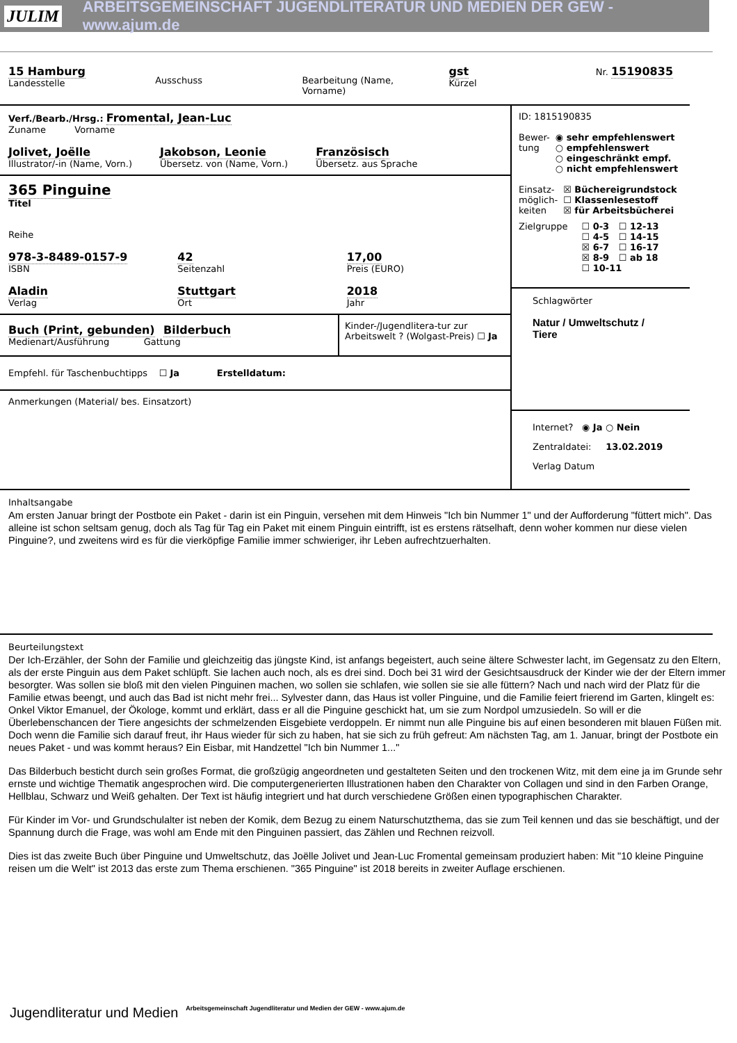JULIM ARBEITSGEMEINSCHAFT JUGENDLITERATUR UND MEDIEN DER GEW - www.ajum.de
15 Hamburg
Landesstelle
Ausschuss
Bearbeitung (Name, Vorname)
gst
Kürzel
Nr. 15190835
Verf./Bearb./Hrsg.: Fromental, Jean-Luc
Zuname Vorname
Jolivet, Joëlle
Illustrator/-in (Name, Vorn.)
Jakobson, Leonie
Übersetz. von (Name, Vorn.)
Französisch
Übersetz. aus Sprache
365 Pinguine
Titel
Reihe
978-3-8489-0157-9
ISBN
42
Seitenzahl
17,00
Preis (EURO)
Aladin
Verlag
Stuttgart
Ort
2018
Jahr
Buch (Print, gebunden) Bilderbuch
Medienart/Ausführung Gattung
Kinder-/Jugendlitera-tur zur Arbeitswelt ? (Wolgast-Preis) ☐ Ja
Empfehl. für Taschenbuchtipps ☐ Ja Erstelldatum:
Anmerkungen (Material/ bes. Einsatzort)
ID: 1815190835
Bewer-
tung
◉ sehr empfehlenswert
○ empfehlenswert
○ eingeschränkt empf.
○ nicht empfehlenswert
Einsatz-
möglich-
keiten
☒ Büchereigrundstock
☐ Klassenlesestoff
☒ für Arbeitsbücherei
Zielgruppe ☐ 0-3 ☐ 12-13
☐ 4-5 ☐ 14-15
☒ 6-7 ☐ 16-17
☒ 8-9 ☐ ab 18
☐ 10-11
Schlagwörter
Natur / Umweltschutz / Tiere
Internet? ◉ Ja ○ Nein
Zentraldatei: 13.02.2019
Verlag Datum
Inhaltsangabe
Am ersten Januar bringt der Postbote ein Paket - darin ist ein Pinguin, versehen mit dem Hinweis "Ich bin Nummer 1" und der Aufforderung "füttert mich". Das alleine ist schon seltsam genug, doch als Tag für Tag ein Paket mit einem Pinguin eintrifft, ist es erstens rätselhaft, denn woher kommen nur diese vielen Pinguine?, und zweitens wird es für die vierköpfige Familie immer schwieriger, ihr Leben aufrechtzuerhalten.
Beurteilungstext
Der Ich-Erzähler, der Sohn der Familie und gleichzeitig das jüngste Kind, ist anfangs begeistert, auch seine ältere Schwester lacht, im Gegensatz zu den Eltern, als der erste Pinguin aus dem Paket schlüpft. Sie lachen auch noch, als es drei sind. Doch bei 31 wird der Gesichtsausdruck der Kinder wie der der Eltern immer besorgter. Was sollen sie bloß mit den vielen Pinguinen machen, wo sollen sie schlafen, wie sollen sie sie alle füttern? Nach und nach wird der Platz für die Familie etwas beengt, und auch das Bad ist nicht mehr frei... Sylvester dann, das Haus ist voller Pinguine, und die Familie feiert frierend im Garten, klingelt es: Onkel Viktor Emanuel, der Ökologe, kommt und erklärt, dass er all die Pinguine geschickt hat, um sie zum Nordpol umzusiedeln. So will er die Überlebenschancen der Tiere angesichts der schmelzenden Eisgebiete verdoppeln. Er nimmt nun alle Pinguine bis auf einen besonderen mit blauen Füßen mit. Doch wenn die Familie sich darauf freut, ihr Haus wieder für sich zu haben, hat sie sich zu früh gefreut: Am nächsten Tag, am 1. Januar, bringt der Postbote ein neues Paket - und was kommt heraus? Ein Eisbar, mit Handzettel "Ich bin Nummer 1..."
Das Bilderbuch besticht durch sein großes Format, die großzügig angeordneten und gestalteten Seiten und den trockenen Witz, mit dem eine ja im Grunde sehr ernste und wichtige Thematik angesprochen wird. Die computergenerierten Illustrationen haben den Charakter von Collagen und sind in den Farben Orange, Hellblau, Schwarz und Weiß gehalten. Der Text ist häufig integriert und hat durch verschiedene Größen einen typographischen Charakter.
Für Kinder im Vor- und Grundschulalter ist neben der Komik, dem Bezug zu einem Naturschutzthema, das sie zum Teil kennen und das sie beschäftigt, und der Spannung durch die Frage, was wohl am Ende mit den Pinguinen passiert, das Zählen und Rechnen reizvoll.
Dies ist das zweite Buch über Pinguine und Umweltschutz, das Joëlle Jolivet und Jean-Luc Fromental gemeinsam produziert haben: Mit "10 kleine Pinguine reisen um die Welt" ist 2013 das erste zum Thema erschienen. "365 Pinguine" ist 2018 bereits in zweiter Auflage erschienen.
Jugendliteratur und Medien Arbeitsgemeinschaft Jugendliteratur und Medien der GEW - www.ajum.de